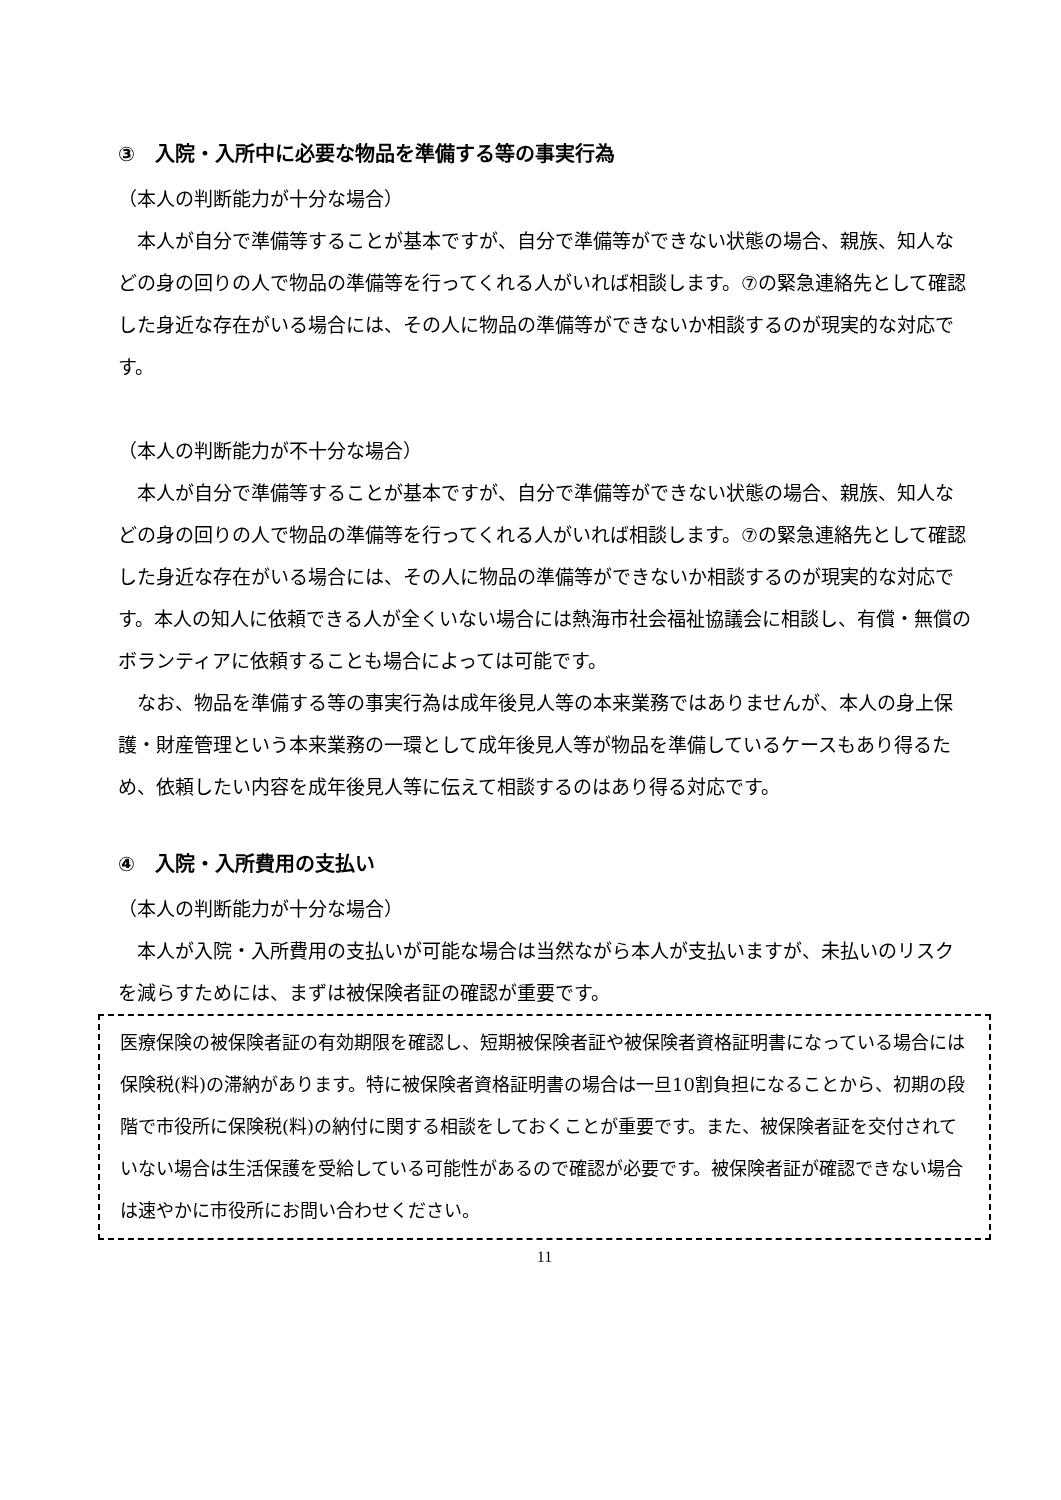③　入院・入所中に必要な物品を準備する等の事実行為
（本人の判断能力が十分な場合）
　本人が自分で準備等することが基本ですが、自分で準備等ができない状態の場合、親族、知人などの身の回りの人で物品の準備等を行ってくれる人がいれば相談します。⑦の緊急連絡先として確認した身近な存在がいる場合には、その人に物品の準備等ができないか相談するのが現実的な対応です。
（本人の判断能力が不十分な場合）
　本人が自分で準備等することが基本ですが、自分で準備等ができない状態の場合、親族、知人などの身の回りの人で物品の準備等を行ってくれる人がいれば相談します。⑦の緊急連絡先として確認した身近な存在がいる場合には、その人に物品の準備等ができないか相談するのが現実的な対応です。本人の知人に依頼できる人が全くいない場合には熱海市社会福祉協議会に相談し、有償・無償のボランティアに依頼することも場合によっては可能です。
　なお、物品を準備する等の事実行為は成年後見人等の本来業務ではありませんが、本人の身上保護・財産管理という本来業務の一環として成年後見人等が物品を準備しているケースもあり得るため、依頼したい内容を成年後見人等に伝えて相談するのはあり得る対応です。
④　入院・入所費用の支払い
（本人の判断能力が十分な場合）
　本人が入院・入所費用の支払いが可能な場合は当然ながら本人が支払いますが、未払いのリスクを減らすためには、まずは被保険者証の確認が重要です。
医療保険の被保険者証の有効期限を確認し、短期被保険者証や被保険者資格証明書になっている場合には保険税(料)の滞納があります。特に被保険者資格証明書の場合は一旦10割負担になることから、初期の段階で市役所に保険税(料)の納付に関する相談をしておくことが重要です。また、被保険者証を交付されていない場合は生活保護を受給している可能性があるので確認が必要です。被保険者証が確認できない場合は速やかに市役所にお問い合わせください。
11